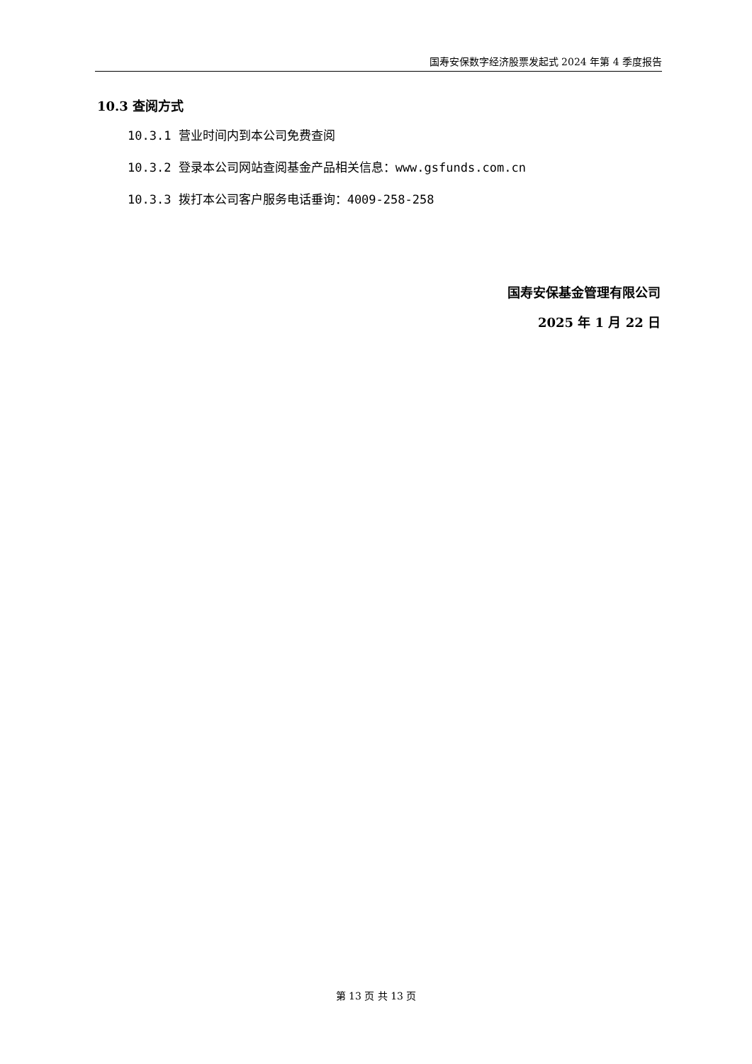国寿安保数字经济股票发起式 2024 年第 4 季度报告
10.3 查阅方式
10.3.1 营业时间内到本公司免费查阅
10.3.2 登录本公司网站查阅基金产品相关信息：www.gsfunds.com.cn
10.3.3 拨打本公司客户服务电话垂询：4009-258-258
国寿安保基金管理有限公司
2025 年 1 月 22 日
第 13 页 共 13 页